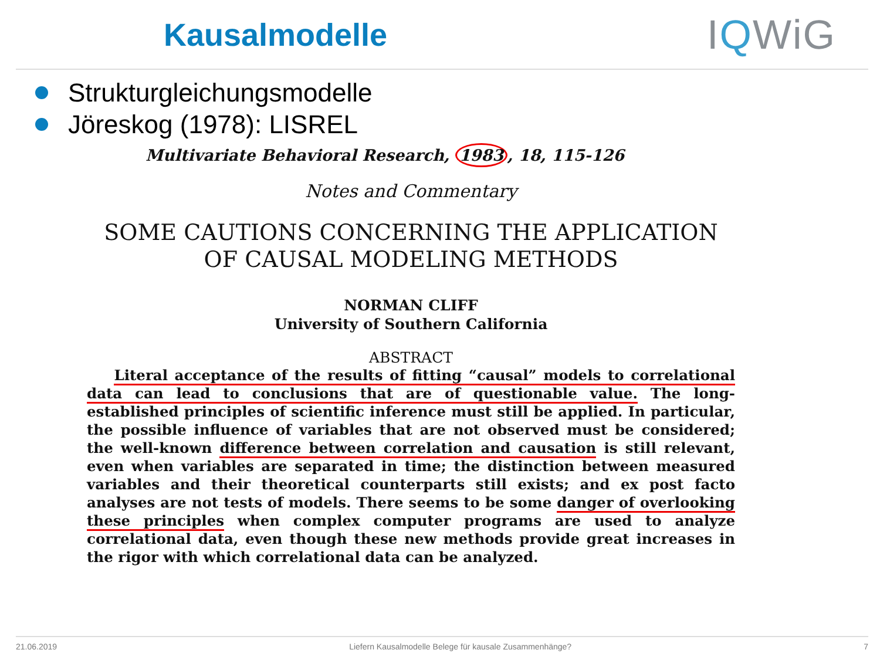Kausalmodelle
IQWiG
Strukturgleichungsmodelle
Jöreskog (1978): LISREL
Multivariate Behavioral Research, 1983, 18, 115-126
Notes and Commentary
SOME CAUTIONS CONCERNING THE APPLICATION
OF CAUSAL MODELING METHODS
NORMAN CLIFF
University of Southern California
ABSTRACT
Literal acceptance of the results of fitting “causal” models to correlational data can lead to conclusions that are of questionable value. The long-established principles of scientific inference must still be applied. In particular, the possible influence of variables that are not observed must be considered; the well-known difference between correlation and causation is still relevant, even when variables are separated in time; the distinction between measured variables and their theoretical counterparts still exists; and ex post facto analyses are not tests of models. There seems to be some danger of overlooking these principles when complex computer programs are used to analyze correlational data, even though these new methods provide great increases in the rigor with which correlational data can be analyzed.
21.06.2019 Liefern Kausalmodelle Belege für kausale Zusammenhänge? 7